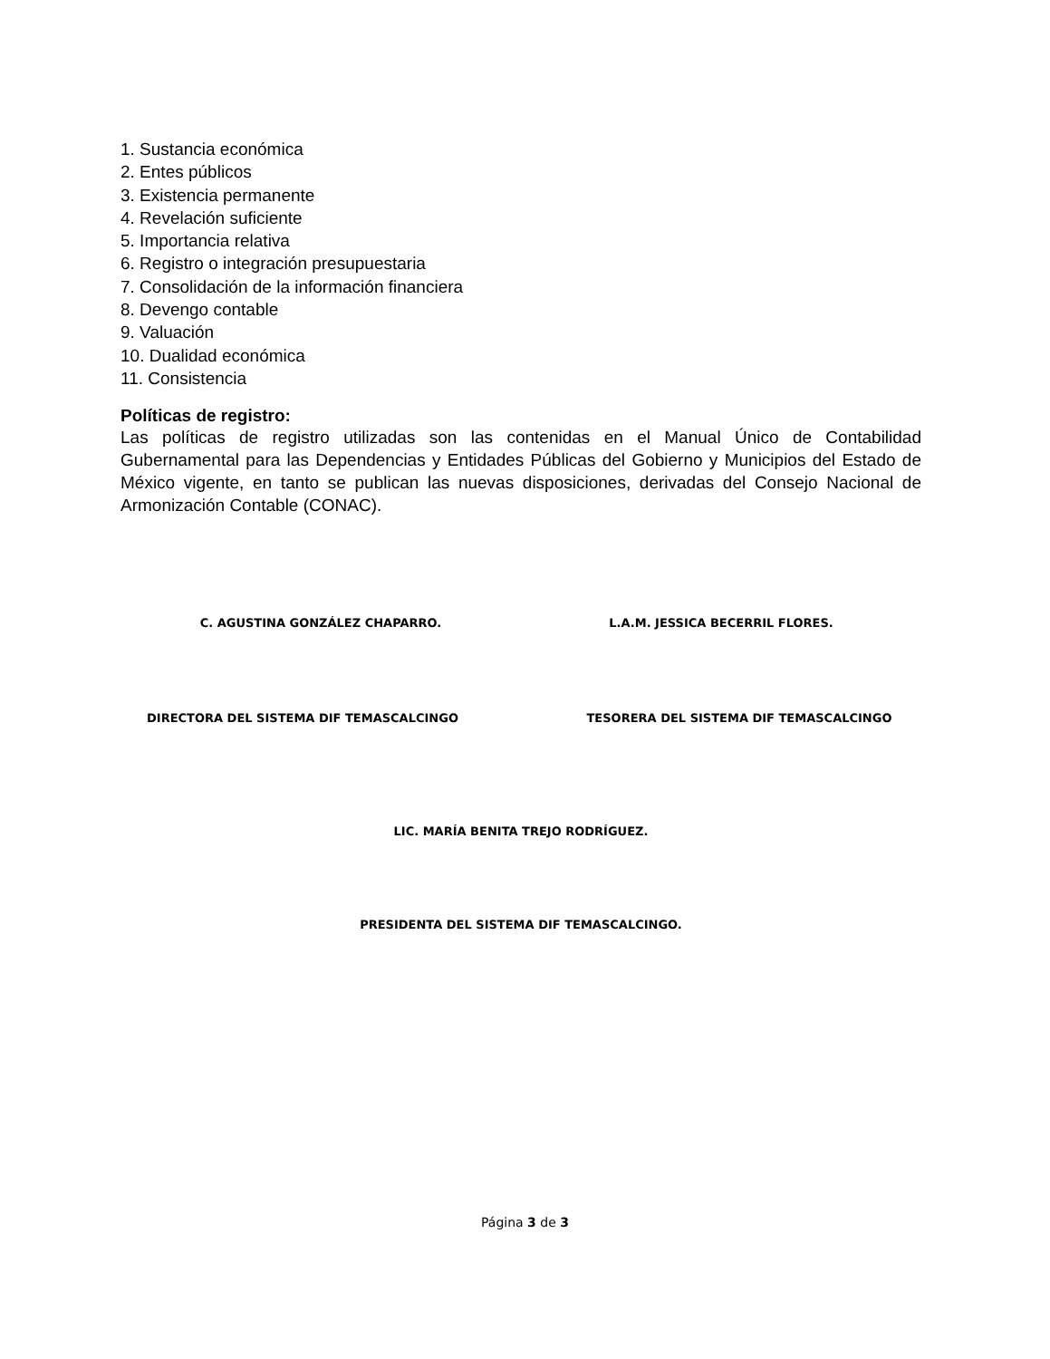1. Sustancia económica
2. Entes públicos
3. Existencia permanente
4. Revelación suficiente
5. Importancia relativa
6. Registro o integración presupuestaria
7. Consolidación de la información financiera
8. Devengo contable
9. Valuación
10. Dualidad económica
11. Consistencia
Políticas de registro:
Las políticas de registro utilizadas son las contenidas en el Manual Único de Contabilidad Gubernamental para las Dependencias y Entidades Públicas del Gobierno y Municipios del Estado de México vigente, en tanto se publican las nuevas disposiciones, derivadas del Consejo Nacional de Armonización Contable (CONAC).
C. AGUSTINA GONZÁLEZ CHAPARRO. L.A.M. JESSICA BECERRIL FLORES.
DIRECTORA DEL SISTEMA DIF TEMASCALCINGO
TESORERA DEL SISTEMA DIF TEMASCALCINGO
LIC. MARÍA BENITA TREJO RODRÍGUEZ.
PRESIDENTA DEL SISTEMA DIF TEMASCALCINGO.
Página 3 de 3